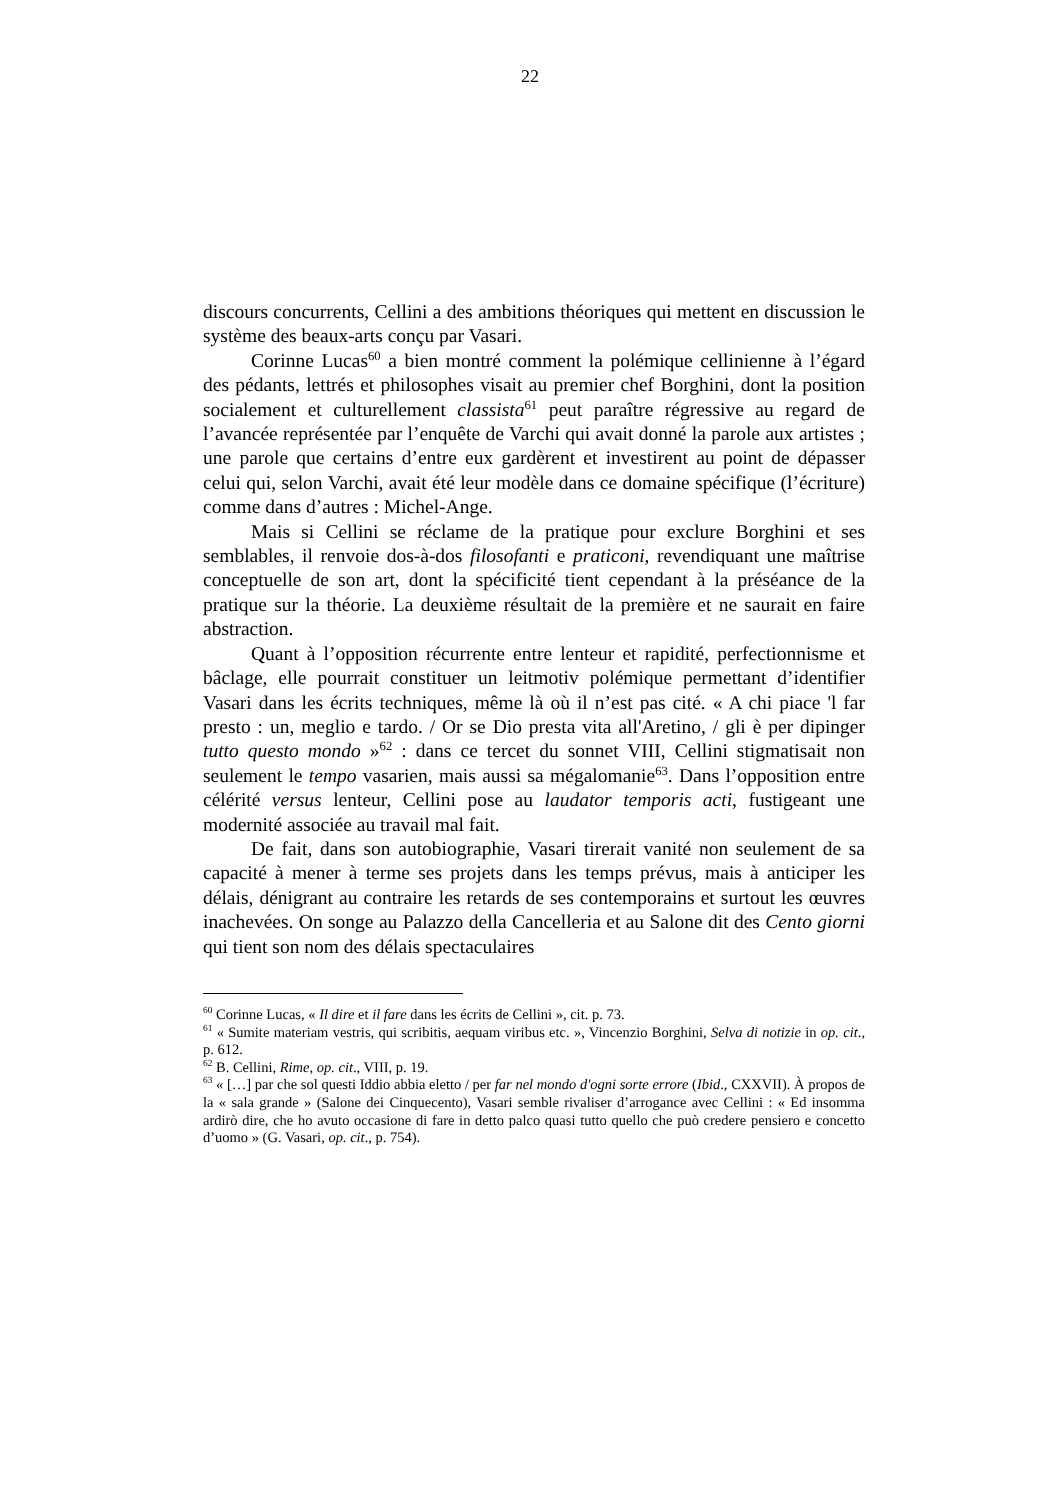22
discours concurrents, Cellini a des ambitions théoriques qui mettent en discussion le système des beaux-arts conçu par Vasari.
Corinne Lucas<sup>60</sup> a bien montré comment la polémique cellinienne à l’égard des pédants, lettrés et philosophes visait au premier chef Borghini, dont la position socialement et culturellement classista<sup>61</sup> peut paraître régressive au regard de l’avancée représentée par l’enquête de Varchi qui avait donné la parole aux artistes ; une parole que certains d’entre eux gardèrent et investirent au point de dépasser celui qui, selon Varchi, avait été leur modèle dans ce domaine spécifique (l’écriture) comme dans d’autres : Michel-Ange.
Mais si Cellini se réclame de la pratique pour exclure Borghini et ses semblables, il renvoie dos-à-dos filosofanti e praticoni, revendiquant une maîtrise conceptuelle de son art, dont la spécificité tient cependant à la préséance de la pratique sur la théorie. La deuxième résultait de la première et ne saurait en faire abstraction.
Quant à l’opposition récurrente entre lenteur et rapidité, perfectionnisme et bâclage, elle pourrait constituer un leitmotiv polémique permettant d’identifier Vasari dans les écrits techniques, même là où il n’est pas cité. « A chi piace 'l far presto : un, meglio e tardo. / Or se Dio presta vita all'Aretino, / gli è per dipinger tutto questo mondo »<sup>62</sup> : dans ce tercet du sonnet VIII, Cellini stigmatisait non seulement le tempo vasarien, mais aussi sa mégalomanie<sup>63</sup>. Dans l’opposition entre célérité versus lenteur, Cellini pose au laudator temporis acti, fustigeant une modernité associée au travail mal fait.
De fait, dans son autobiographie, Vasari tirerait vanité non seulement de sa capacité à mener à terme ses projets dans les temps prévus, mais à anticiper les délais, dénigrant au contraire les retards de ses contemporains et surtout les œuvres inachevées. On songe au Palazzo della Cancelleria et au Salone dit des Cento giorni qui tient son nom des délais spectaculaires
<sup>60</sup> Corinne Lucas, « Il dire et il fare dans les écrits de Cellini », cit. p. 73.
<sup>61</sup> « Sumite materiam vestris, qui scribitis, aequam viribus etc. », Vincenzio Borghini, Selva di notizie in op. cit., p. 612.
<sup>62</sup> B. Cellini, Rime, op. cit., VIII, p. 19.
<sup>63</sup> « […] par che sol questi Iddio abbia eletto / per far nel mondo d'ogni sorte errore (Ibid., CXXVII). À propos de la « sala grande » (Salone dei Cinquecento), Vasari semble rivaliser d’arrogance avec Cellini : « Ed insomma ardirò dire, che ho avuto occasione di fare in detto palco quasi tutto quello che può credere pensiero e concetto d’uomo » (G. Vasari, op. cit., p. 754).